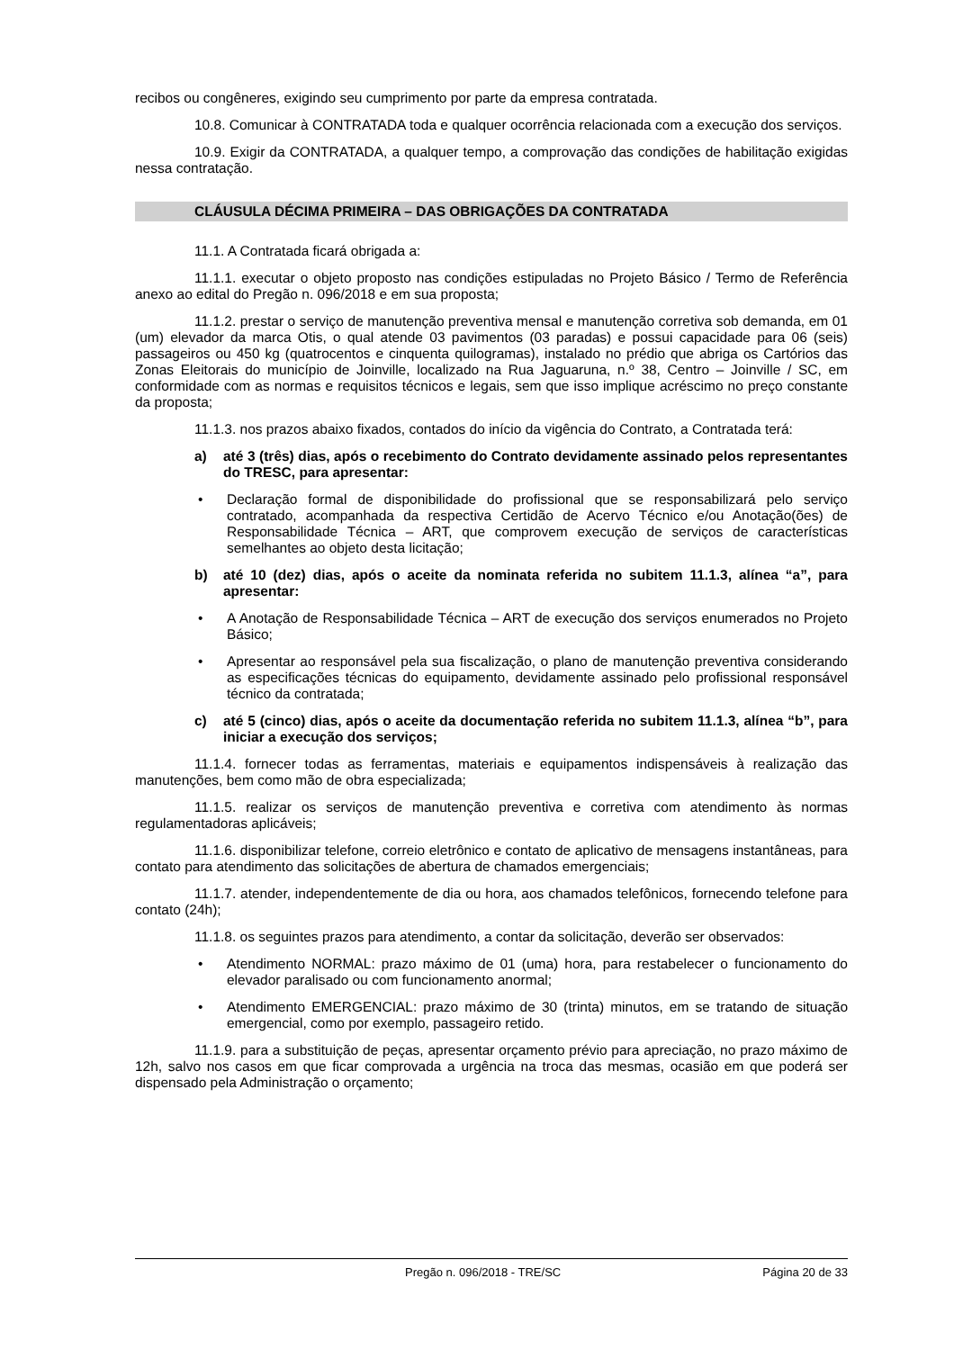recibos ou congêneres, exigindo seu cumprimento por parte da empresa contratada.
10.8. Comunicar à CONTRATADA toda e qualquer ocorrência relacionada com a execução dos serviços.
10.9. Exigir da CONTRATADA, a qualquer tempo, a comprovação das condições de habilitação exigidas nessa contratação.
CLÁUSULA DÉCIMA PRIMEIRA – DAS OBRIGAÇÕES DA CONTRATADA
11.1. A Contratada ficará obrigada a:
11.1.1. executar o objeto proposto nas condições estipuladas no Projeto Básico / Termo de Referência anexo ao edital do Pregão n. 096/2018 e em sua proposta;
11.1.2. prestar o serviço de manutenção preventiva mensal e manutenção corretiva sob demanda, em 01 (um) elevador da marca Otis, o qual atende 03 pavimentos (03 paradas) e possui capacidade para 06 (seis) passageiros ou 450 kg (quatrocentos e cinquenta quilogramas), instalado no prédio que abriga os Cartórios das Zonas Eleitorais do município de Joinville, localizado na Rua Jaguaruna, n.º 38, Centro – Joinville / SC, em conformidade com as normas e requisitos técnicos e legais, sem que isso implique acréscimo no preço constante da proposta;
11.1.3. nos prazos abaixo fixados, contados do início da vigência do Contrato, a Contratada terá:
a) até 3 (três) dias, após o recebimento do Contrato devidamente assinado pelos representantes do TRESC, para apresentar:
• Declaração formal de disponibilidade do profissional que se responsabilizará pelo serviço contratado, acompanhada da respectiva Certidão de Acervo Técnico e/ou Anotação(ões) de Responsabilidade Técnica – ART, que comprovem execução de serviços de características semelhantes ao objeto desta licitação;
b) até 10 (dez) dias, após o aceite da nominata referida no subitem 11.1.3, alínea “a”, para apresentar:
• A Anotação de Responsabilidade Técnica – ART de execução dos serviços enumerados no Projeto Básico;
• Apresentar ao responsável pela sua fiscalização, o plano de manutenção preventiva considerando as especificações técnicas do equipamento, devidamente assinado pelo profissional responsável técnico da contratada;
c) até 5 (cinco) dias, após o aceite da documentação referida no subitem 11.1.3, alínea “b”, para iniciar a execução dos serviços;
11.1.4. fornecer todas as ferramentas, materiais e equipamentos indispensáveis à realização das manutenções, bem como mão de obra especializada;
11.1.5. realizar os serviços de manutenção preventiva e corretiva com atendimento às normas regulamentadoras aplicáveis;
11.1.6. disponibilizar telefone, correio eletrônico e contato de aplicativo de mensagens instantâneas, para contato para atendimento das solicitações de abertura de chamados emergenciais;
11.1.7. atender, independentemente de dia ou hora, aos chamados telefônicos, fornecendo telefone para contato (24h);
11.1.8. os seguintes prazos para atendimento, a contar da solicitação, deverão ser observados:
• Atendimento NORMAL: prazo máximo de 01 (uma) hora, para restabelecer o funcionamento do elevador paralisado ou com funcionamento anormal;
• Atendimento EMERGENCIAL: prazo máximo de 30 (trinta) minutos, em se tratando de situação emergencial, como por exemplo, passageiro retido.
11.1.9. para a substituição de peças, apresentar orçamento prévio para apreciação, no prazo máximo de 12h, salvo nos casos em que ficar comprovada a urgência na troca das mesmas, ocasião em que poderá ser dispensado pela Administração o orçamento;
Pregão n. 096/2018 - TRE/SC Página 20 de 33